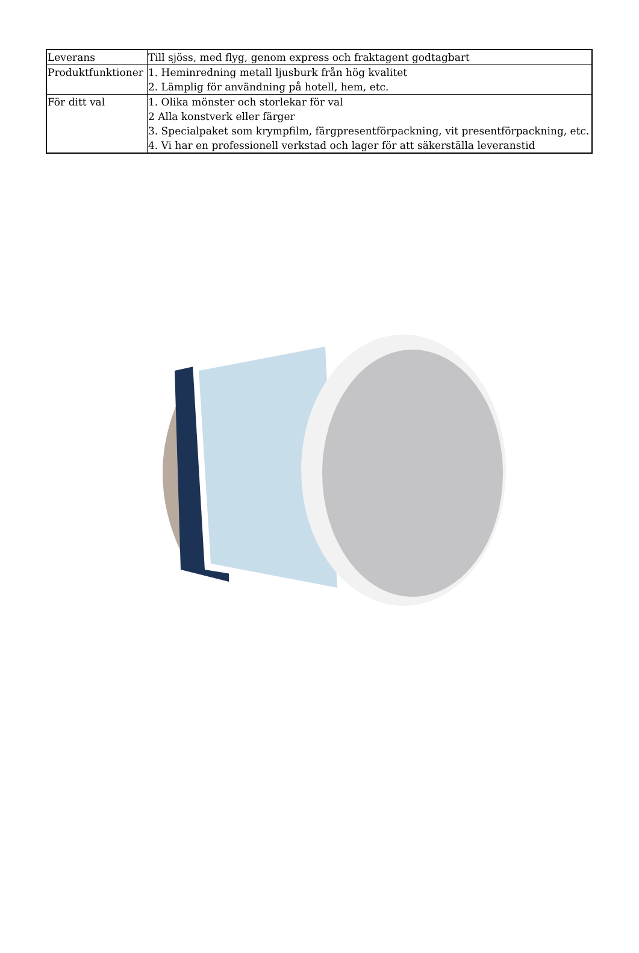| Leverans | Till sjöss, med flyg, genom express och fraktagent godtagbart |
| Produktfunktioner | 1. Heminredning metall ljusburk från hög kvalitet 2. Lämplig för användning på hotell, hem, etc. |
| För ditt val | 1. Olika mönster och storlekar för val 2 Alla konstverk eller färger 3. Specialpaket som krympfilm, färgpresentförpackning, vit presentförpackning, etc. 4. Vi har en professionell verkstad och lager för att säkerställa leveranstid |